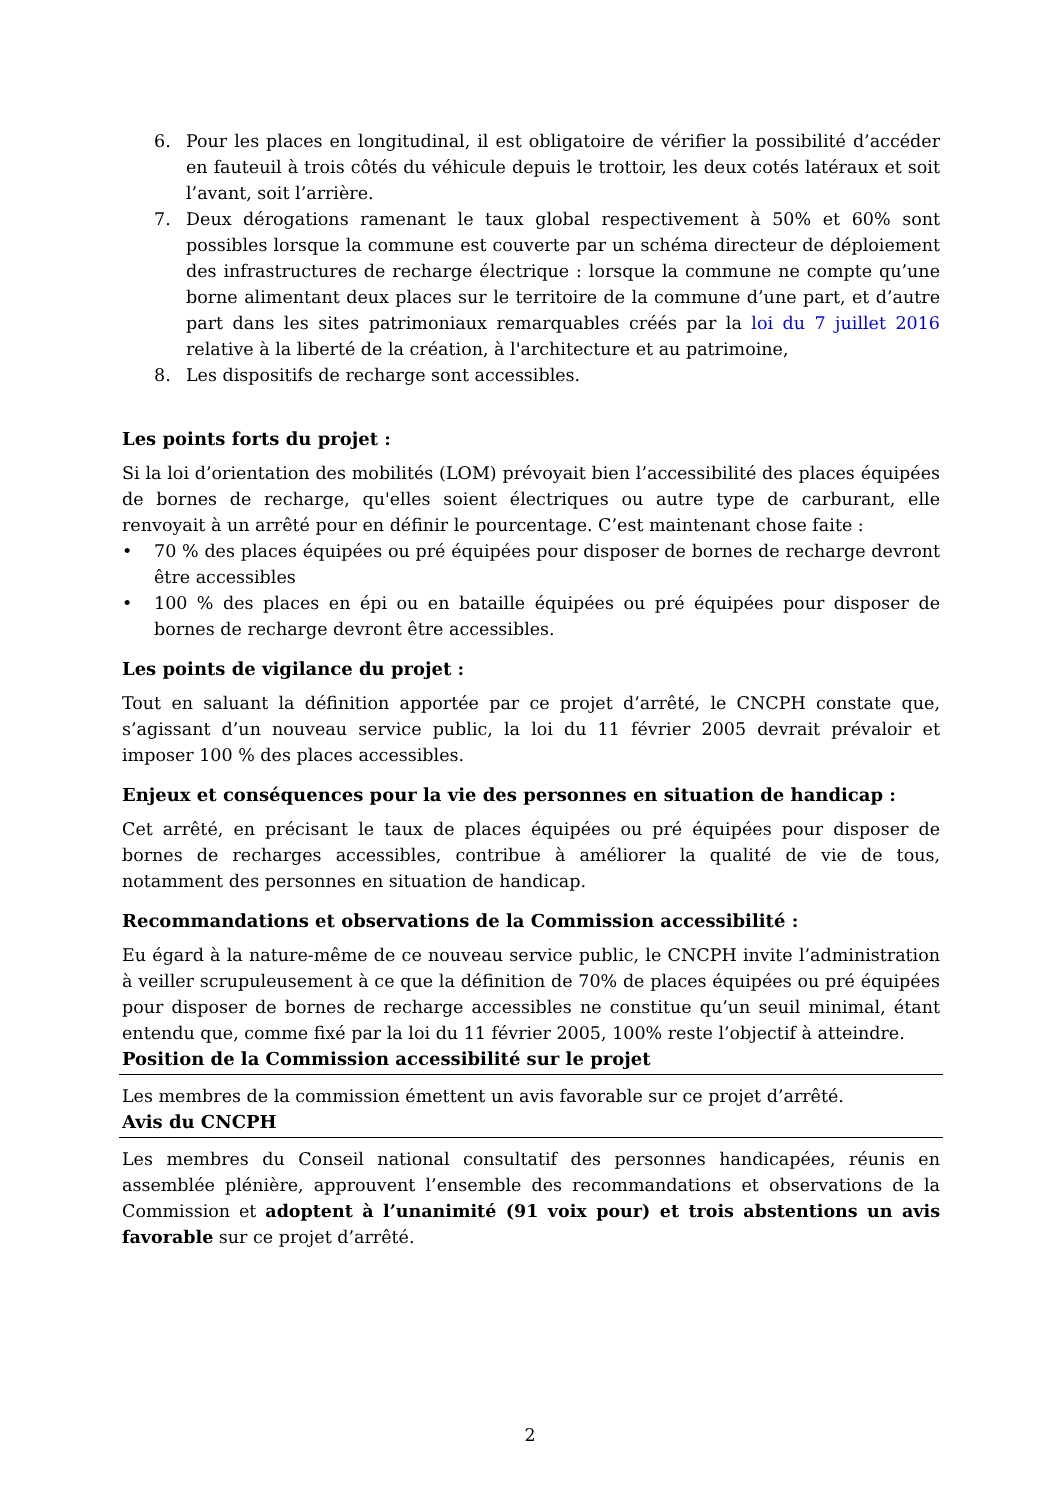6. Pour les places en longitudinal, il est obligatoire de vérifier la possibilité d’accéder en fauteuil à trois côtés du véhicule depuis le trottoir, les deux cotés latéraux et soit l’avant, soit l’arrière.
7. Deux dérogations ramenant le taux global respectivement à 50% et 60% sont possibles lorsque la commune est couverte par un schéma directeur de déploiement des infrastructures de recharge électrique : lorsque la commune ne compte qu’une borne alimentant deux places sur le territoire de la commune d’une part, et d’autre part dans les sites patrimoniaux remarquables créés par la loi du 7 juillet 2016 relative à la liberté de la création, à l'architecture et au patrimoine,
8. Les dispositifs de recharge sont accessibles.
Les points forts du projet :
Si la loi d’orientation des mobilités (LOM) prévoyait bien l’accessibilité des places équipées de bornes de recharge, qu'elles soient électriques ou autre type de carburant, elle renvoyait à un arrêté pour en définir le pourcentage. C’est maintenant chose faite :
• 70 % des places équipées ou pré équipées pour disposer de bornes de recharge devront être accessibles
• 100 % des places en épi ou en bataille équipées ou pré équipées pour disposer de bornes de recharge devront être accessibles.
Les points de vigilance du projet :
Tout en saluant la définition apportée par ce projet d’arrêté, le CNCPH constate que, s’agissant d’un nouveau service public, la loi du 11 février 2005 devrait prévaloir et imposer 100 % des places accessibles.
Enjeux et conséquences pour la vie des personnes en situation de handicap :
Cet arrêté, en précisant le taux de places équipées ou pré équipées pour disposer de bornes de recharges accessibles, contribue à améliorer la qualité de vie de tous, notamment des personnes en situation de handicap.
Recommandations et observations de la Commission accessibilité :
Eu égard à la nature-même de ce nouveau service public, le CNCPH invite l’administration à veiller scrupuleusement à ce que la définition de 70% de places équipées ou pré équipées pour disposer de bornes de recharge accessibles ne constitue qu’un seuil minimal, étant entendu que, comme fixé par la loi du 11 février 2005, 100% reste l’objectif à atteindre.
Position de la Commission accessibilité sur le projet
Les membres de la commission émettent un avis favorable sur ce projet d’arrêté.
Avis du CNCPH
Les membres du Conseil national consultatif des personnes handicapées, réunis en assemblée plénière, approuvent l’ensemble des recommandations et observations de la Commission et adoptent à l’unanimité (91 voix pour) et trois abstentions un avis favorable sur ce projet d’arrêté.
2